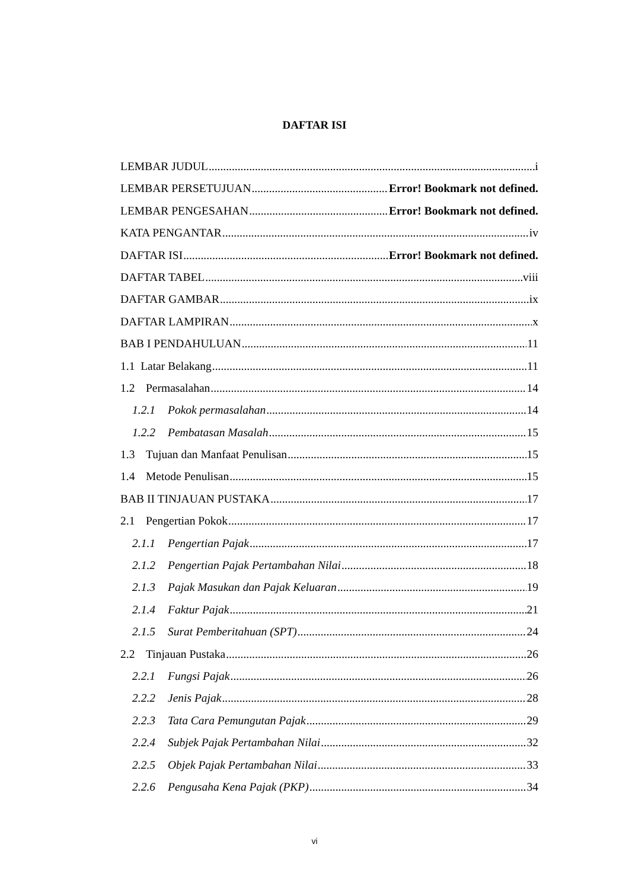DAFTAR ISI
LEMBAR JUDUL i
LEMBAR PERSETUJUAN Error! Bookmark not defined.
LEMBAR PENGESAHAN Error! Bookmark not defined.
KATA PENGANTAR iv
DAFTAR ISI Error! Bookmark not defined.
DAFTAR TABEL viii
DAFTAR GAMBAR ix
DAFTAR LAMPIRAN x
BAB I PENDAHULUAN 11
1.1 Latar Belakang 11
1.2 Permasalahan 14
1.2.1 Pokok permasalahan 14
1.2.2 Pembatasan Masalah 15
1.3 Tujuan dan Manfaat Penulisan 15
1.4 Metode Penulisan 15
BAB II TINJAUAN PUSTAKA 17
2.1 Pengertian Pokok 17
2.1.1 Pengertian Pajak 17
2.1.2 Pengertian Pajak Pertambahan Nilai 18
2.1.3 Pajak Masukan dan Pajak Keluaran 19
2.1.4 Faktur Pajak 21
2.1.5 Surat Pemberitahuan (SPT) 24
2.2 Tinjauan Pustaka 26
2.2.1 Fungsi Pajak 26
2.2.2 Jenis Pajak 28
2.2.3 Tata Cara Pemungutan Pajak 29
2.2.4 Subjek Pajak Pertambahan Nilai 32
2.2.5 Objek Pajak Pertambahan Nilai 33
2.2.6 Pengusaha Kena Pajak (PKP) 34
vi